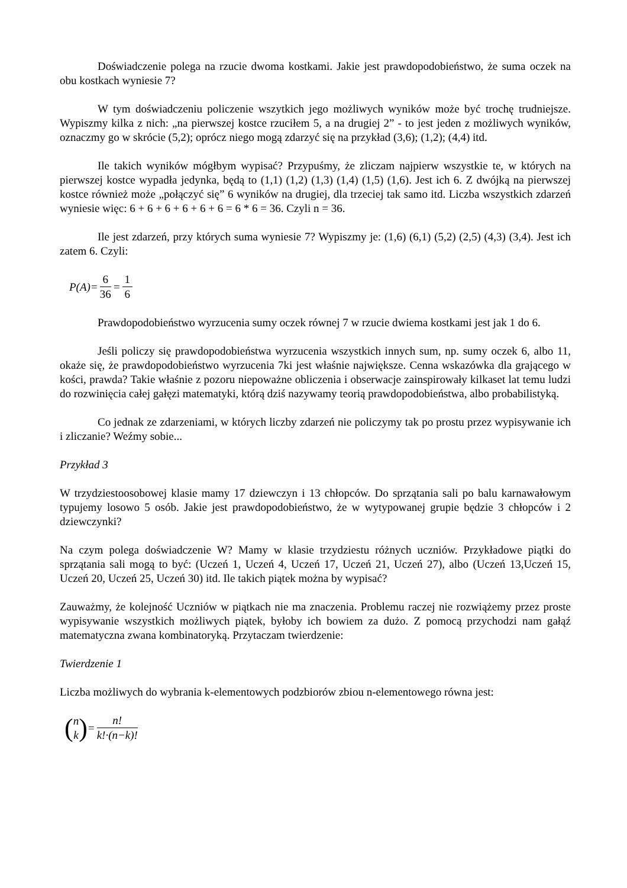Doświadczenie polega na rzucie dwoma kostkami. Jakie jest prawdopodobieństwo, że suma oczek na obu kostkach wyniesie 7?
W tym doświadczeniu policzenie wszytkich jego możliwych wyników może być trochę trudniejsze. Wypiszmy kilka z nich: „na pierwszej kostce rzuciłem 5, a na drugiej 2” - to jest jeden z możliwych wyników, oznaczmy go w skrócie (5,2); oprócz niego mogą zdarzyć się na przykład (3,6); (1,2); (4,4) itd.
Ile takich wyników mógłbym wypisać? Przypuśmy, że zliczam najpierw wszystkie te, w których na pierwszej kostce wypadła jedynka, będą to (1,1) (1,2) (1,3) (1,4) (1,5) (1,6). Jest ich 6. Z dwójką na pierwszej kostce również może „połączyć się” 6 wyników na drugiej, dla trzeciej tak samo itd. Liczba wszystkich zdarzeń wyniesie więc: 6 + 6 + 6 + 6 + 6 + 6 = 6 * 6 = 36. Czyli n = 36.
Ile jest zdarzeń, przy których suma wyniesie 7? Wypiszmy je: (1,6) (6,1) (5,2) (2,5) (4,3) (3,4). Jest ich zatem 6. Czyli:
P(A)= 6 36 = 1 6
Prawdopodobieństwo wyrzucenia sumy oczek równej 7 w rzucie dwiema kostkami jest jak 1 do 6.
Jeśli policzy się prawdopodobieństwa wyrzucenia wszystkich innych sum, np. sumy oczek 6, albo 11, okaże się, że prawdopodobieństwo wyrzucenia 7ki jest właśnie największe. Cenna wskazówka dla grającego w kości, prawda? Takie właśnie z pozoru niepoważne obliczenia i obserwacje zainspirowały kilkaset lat temu ludzi do rozwinięcia całej gałęzi matematyki, którą dziś nazywamy teorią prawdopodobieństwa, albo probabilistyką.
Co jednak ze zdarzeniami, w których liczby zdarzeń nie policzymy tak po prostu przez wypisywanie ich i zliczanie? Weźmy sobie...
Przykład 3
W trzydziestoosobowej klasie mamy 17 dziewczyn i 13 chłopców. Do sprzątania sali po balu karnawałowym typujemy losowo 5 osób. Jakie jest prawdopodobieństwo, że w wytypowanej grupie będzie 3 chłopców i 2 dziewczynki?
Na czym polega doświadczenie W? Mamy w klasie trzydziestu różnych uczniów. Przykładowe piątki do sprzątania sali mogą to być: (Uczeń 1, Uczeń 4, Uczeń 17, Uczeń 21, Uczeń 27), albo (Uczeń 13,Uczeń 15, Uczeń 20, Uczeń 25, Uczeń 30) itd. Ile takich piątek można by wypisać?
Zauważmy, że kolejność Uczniów w piątkach nie ma znaczenia. Problemu raczej nie rozwiążemy przez proste wypisywanie wszystkich możliwych piątek, byłoby ich bowiem za dużo. Z pomocą przychodzi nam gałąź matematyczna zwana kombinatoryką. Przytaczam twierdzenie:
Twierdzenie 1
Liczba możliwych do wybrania k-elementowych podzbiorów zbiou n-elementowego równa jest:
(n
k) = n! k!·(n−k)!